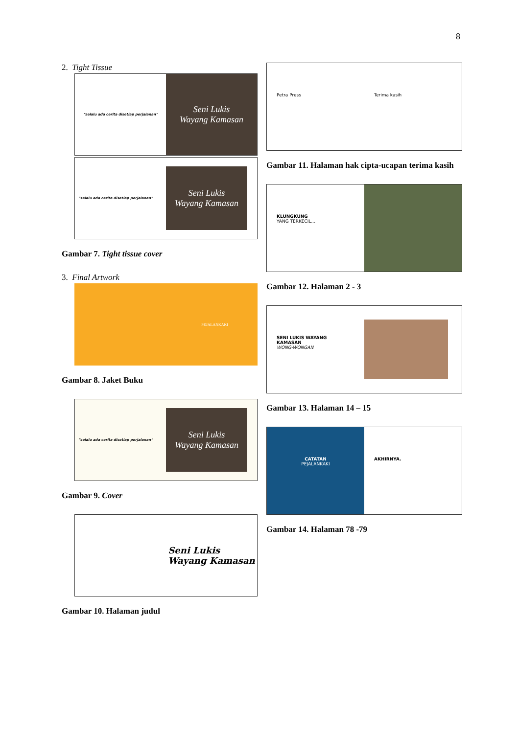8
2. Tight Tissue
"selalu ada cerita disetiap perjalanan"
Seni Lukis
Wayang Kamasan
"selalu ada cerita disetiap perjalanan"
Seni Lukis
Wayang Kamasan
Gambar 7. Tight tissue cover
3. Final Artwork
PEJALANKAKI
Gambar 8. Jaket Buku
"selalu ada cerita disetiap perjalanan"
Seni Lukis
Wayang Kamasan
Gambar 9. Cover
Seni Lukis
Wayang Kamasan
Gambar 10. Halaman judul
Petra Press Terima kasih
Gambar 11. Halaman hak cipta-ucapan terima kasih
KLUNGKUNG
YANG TERKECIL...
Gambar 12. Halaman 2 - 3
SENI LUKIS WAYANG KAMASAN
WONG-WONGAN
Gambar 13. Halaman 14 – 15
CATATAN
PEJALANKAKI
AKHIRNYA.
Gambar 14. Halaman 78 -79